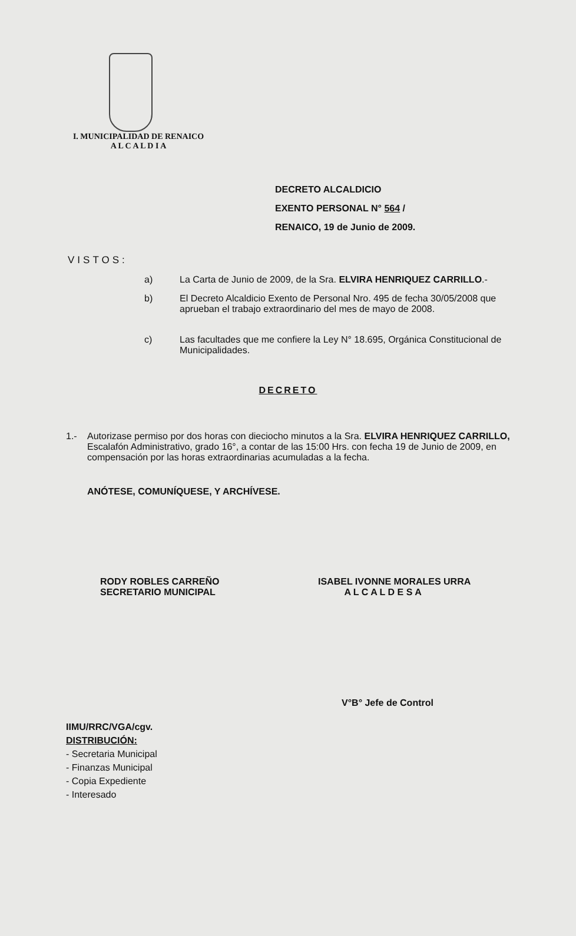I. MUNICIPALIDAD DE RENAICO
A L C A L D I A
DECRETO ALCALDICIO
EXENTO PERSONAL N° 564 /
RENAICO, 19 de Junio de 2009.
VISTOS:
a) La Carta de Junio de 2009, de la Sra. ELVIRA HENRIQUEZ CARRILLO.-
b) El Decreto Alcaldicio Exento de Personal Nro. 495 de fecha 30/05/2008 que aprueban el trabajo extraordinario del mes de mayo de 2008.
c) Las facultades que me confiere la Ley N° 18.695, Orgánica Constitucional de Municipalidades.
DECRETO
1.- Autorizase permiso por dos horas con dieciocho minutos a la Sra. ELVIRA HENRIQUEZ CARRILLO, Escalafón Administrativo, grado 16°, a contar de las 15:00 Hrs. con fecha 19 de Junio de 2009, en compensación por las horas extraordinarias acumuladas a la fecha.
ANÓTESE, COMUNÍQUESE, Y ARCHÍVESE.
RODY ROBLES CARREÑO
SECRETARIO MUNICIPAL
ISABEL IVONNE MORALES URRA
A L C A L D E S A
V°B° Jefe de Control
IIMU/RRC/VGA/cgv.
DISTRIBUCIÓN:
- Secretaria Municipal
- Finanzas Municipal
- Copia Expediente
- Interesado